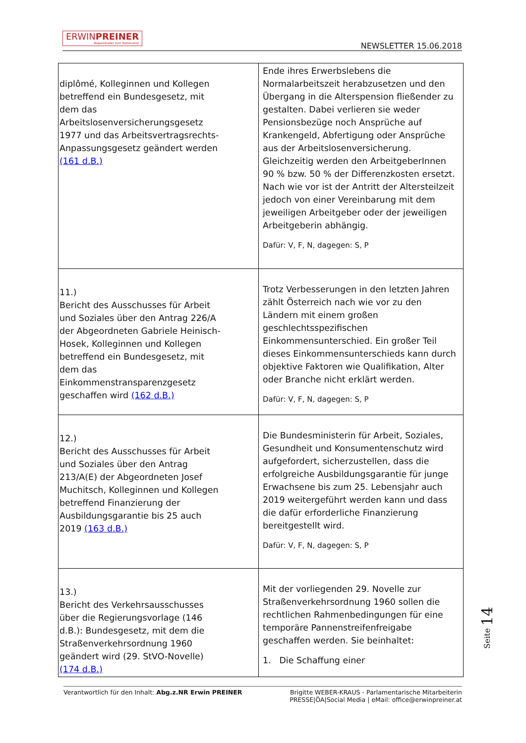ERWINPREINER Abgeordneter zum Nationalrat
NEWSLETTER 15.06.2018
| diplômé, Kolleginnen und Kollegen betreffend ein Bundesgesetz, mit dem das Arbeitslosenversicherungsgesetz 1977 und das Arbeitsvertragsrechts-Anpassungsgesetz geändert werden (161 d.B.) | Ende ihres Erwerbslebens die Normalarbeitszeit herabzusetzen und den Übergang in die Alterspension fließender zu gestalten. Dabei verlieren sie weder Pensionsbezüge noch Ansprüche auf Krankengeld, Abfertigung oder Ansprüche aus der Arbeitslosenversicherung. Gleichzeitig werden den ArbeitgeberInnen 90 % bzw. 50 % der Differenzkosten ersetzt. Nach wie vor ist der Antritt der Altersteilzeit jedoch von einer Vereinbarung mit dem jeweiligen Arbeitgeber oder der jeweiligen Arbeitgeberin abhängig. Dafür: V, F, N, dagegen: S, P |
| 11.) Bericht des Ausschusses für Arbeit und Soziales über den Antrag 226/A der Abgeordneten Gabriele Heinisch-Hosek, Kolleginnen und Kollegen betreffend ein Bundesgesetz, mit dem das Einkommenstransparenzgesetz geschaffen wird (162 d.B.) | Trotz Verbesserungen in den letzten Jahren zählt Österreich nach wie vor zu den Ländern mit einem großen geschlechtsspezifischen Einkommensunterschied. Ein großer Teil dieses Einkommensunterschieds kann durch objektive Faktoren wie Qualifikation, Alter oder Branche nicht erklärt werden. Dafür: V, F, N, dagegen: S, P |
| 12.) Bericht des Ausschusses für Arbeit und Soziales über den Antrag 213/A(E) der Abgeordneten Josef Muchitsch, Kolleginnen und Kollegen betreffend Finanzierung der Ausbildungsgarantie bis 25 auch 2019 (163 d.B.) | Die Bundesministerin für Arbeit, Soziales, Gesundheit und Konsumentenschutz wird aufgefordert, sicherzustellen, dass die erfolgreiche Ausbildungsgarantie für junge Erwachsene bis zum 25. Lebensjahr auch 2019 weitergeführt werden kann und dass die dafür erforderliche Finanzierung bereitgestellt wird. Dafür: V, F, N, dagegen: S, P |
| 13.) Bericht des Verkehrsausschusses über die Regierungsvorlage (146 d.B.): Bundesgesetz, mit dem die Straßenverkehrsordnung 1960 geändert wird (29. StVO-Novelle) (174 d.B.) | Mit der vorliegenden 29. Novelle zur Straßenverkehrsordnung 1960 sollen die rechtlichen Rahmenbedingungen für eine temporäre Pannenstreifenfreigabe geschaffen werden. Sie beinhaltet: 1. Die Schaffung einer |
Seite 14
Verantwortlich für den Inhalt: Abg.z.NR Erwin PREINER Brigitte WEBER-KRAUS - Parlamentarische Mitarbeiterin
PRESSE|ÖA|Social Media | eMail: office@erwinpreiner.at